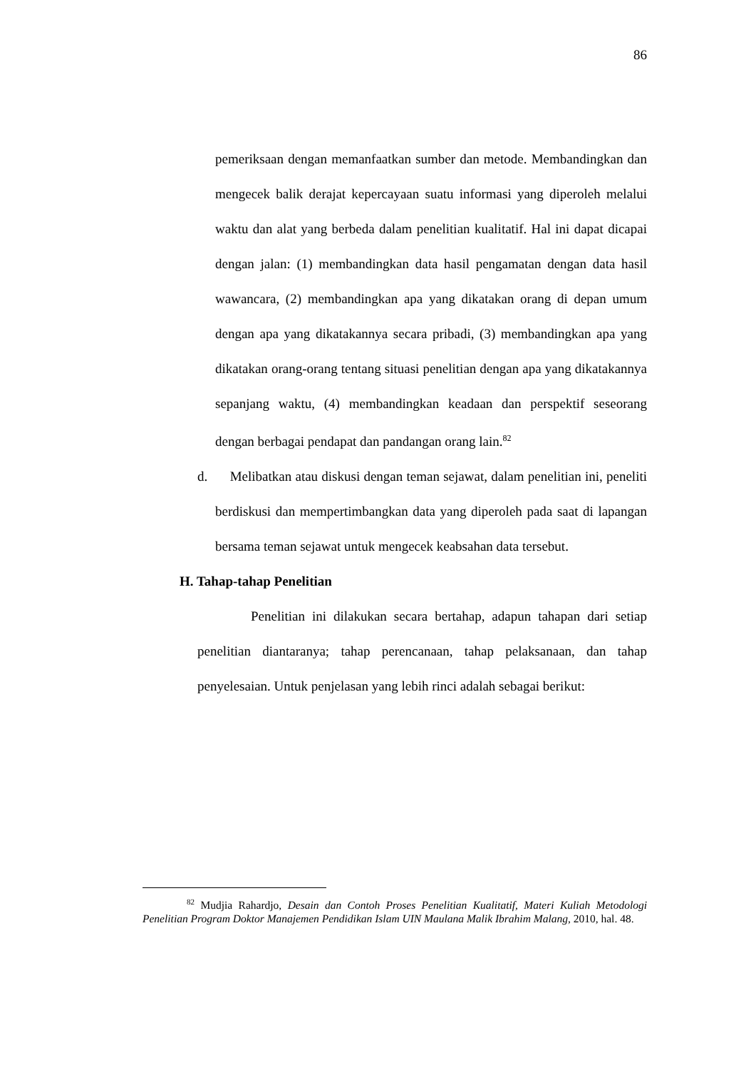86
pemeriksaan dengan memanfaatkan sumber dan metode. Membandingkan dan mengecek balik derajat kepercayaan suatu informasi yang diperoleh melalui waktu dan alat yang berbeda dalam penelitian kualitatif. Hal ini dapat dicapai dengan jalan: (1) membandingkan data hasil pengamatan dengan data hasil wawancara, (2) membandingkan apa yang dikatakan orang di depan umum dengan apa yang dikatakannya secara pribadi, (3) membandingkan apa yang dikatakan orang-orang tentang situasi penelitian dengan apa yang dikatakannya sepanjang waktu, (4) membandingkan keadaan dan perspektif seseorang dengan berbagai pendapat dan pandangan orang lain.<sup>82</sup>
d. Melibatkan atau diskusi dengan teman sejawat, dalam penelitian ini, peneliti berdiskusi dan mempertimbangkan data yang diperoleh pada saat di lapangan bersama teman sejawat untuk mengecek keabsahan data tersebut.
H. Tahap-tahap Penelitian
Penelitian ini dilakukan secara bertahap, adapun tahapan dari setiap penelitian diantaranya; tahap perencanaan, tahap pelaksanaan, dan tahap penyelesaian. Untuk penjelasan yang lebih rinci adalah sebagai berikut:
<sup>82</sup> Mudjia Rahardjo, Desain dan Contoh Proses Penelitian Kualitatif, Materi Kuliah Metodologi Penelitian Program Doktor Manajemen Pendidikan Islam UIN Maulana Malik Ibrahim Malang, 2010, hal. 48.